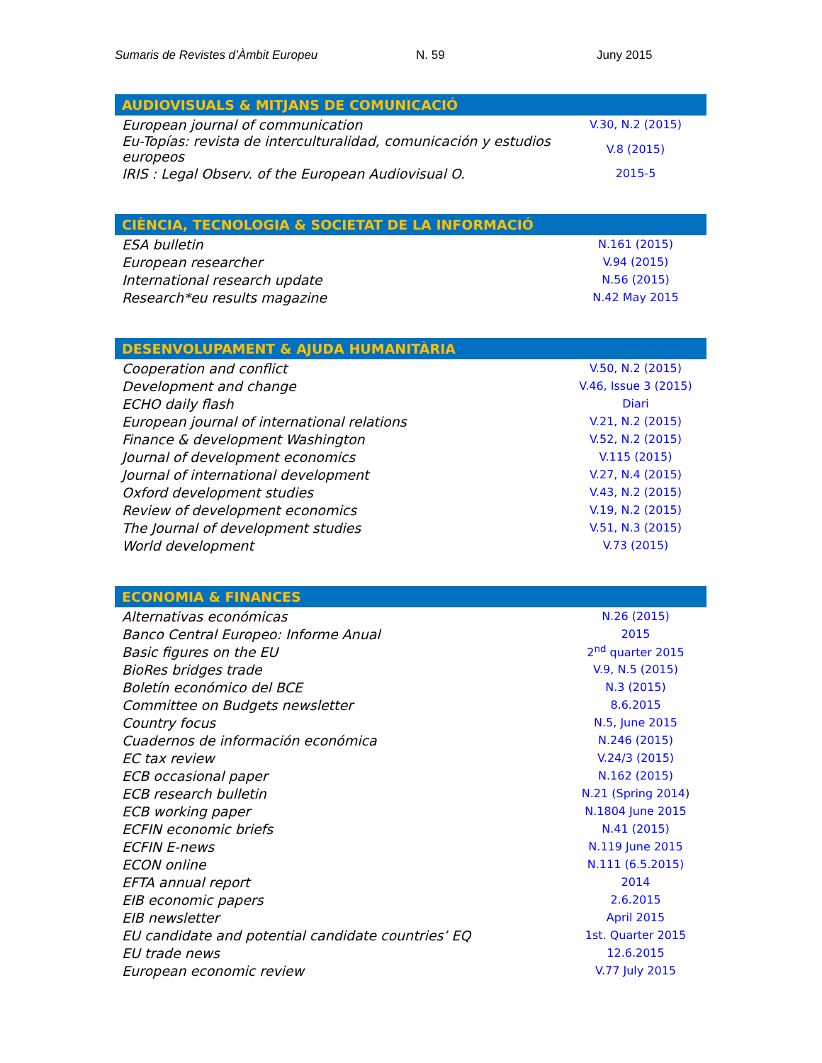Sumaris de Revistes d’Àmbit Europeu N. 59 Juny 2015
| AUDIOVISUALS & MITJANS DE COMUNICACIÓ | |
| --- | --- |
| European journal of communication | V.30, N.2 (2015) |
| Eu-Topías: revista de interculturalidad, comunicación y estudios europeos | V.8 (2015) |
| IRIS : Legal Observ. of the European Audiovisual O. | 2015-5 |
| CIÈNCIA, TECNOLOGIA & SOCIETAT DE LA INFORMACIÓ | |
| --- | --- |
| ESA bulletin | N.161 (2015) |
| European researcher | V.94 (2015) |
| International research update | N.56 (2015) |
| Research*eu results magazine | N.42 May 2015 |
| DESENVOLUPAMENT & AJUDA HUMANITÀRIA | |
| --- | --- |
| Cooperation and conflict | V.50, N.2 (2015) |
| Development and change | V.46, Issue 3 (2015) |
| ECHO daily flash | Diari |
| European journal of international relations | V.21, N.2 (2015) |
| Finance & development Washington | V.52, N.2 (2015) |
| Journal of development economics | V.115 (2015) |
| Journal of international development | V.27, N.4 (2015) |
| Oxford development studies | V.43, N.2 (2015) |
| Review of development economics | V.19, N.2 (2015) |
| The Journal of development studies | V.51, N.3 (2015) |
| World development | V.73 (2015) |
| ECONOMIA & FINANCES | |
| --- | --- |
| Alternativas económicas | N.26 (2015) |
| Banco Central Europeo: Informe Anual | 2015 |
| Basic figures on the EU | 2<sup>nd</sup> quarter 2015 |
| BioRes bridges trade | V.9, N.5 (2015) |
| Boletín económico del BCE | N.3 (2015) |
| Committee on Budgets newsletter | 8.6.2015 |
| Country focus | N.5, June 2015 |
| Cuadernos de información económica | N.246 (2015) |
| EC tax review | V.24/3 (2015) |
| ECB occasional paper | N.162 (2015) |
| ECB research bulletin | N.21 (Spring 2014 ) |
| ECB working paper | N.1804 June 2015 |
| ECFIN economic briefs | N.41 (2015) |
| ECFIN E-news | N.119 June 2015 |
| ECON online | N.111 (6.5.2015) |
| EFTA annual report | 2014 |
| EIB economic papers | 2.6.2015 |
| EIB newsletter | April 2015 |
| EU candidate and potential candidate countries’ EQ | 1st. Quarter 2015 |
| EU trade news | 12.6.2015 |
| European economic review | V.77 July 2015 |